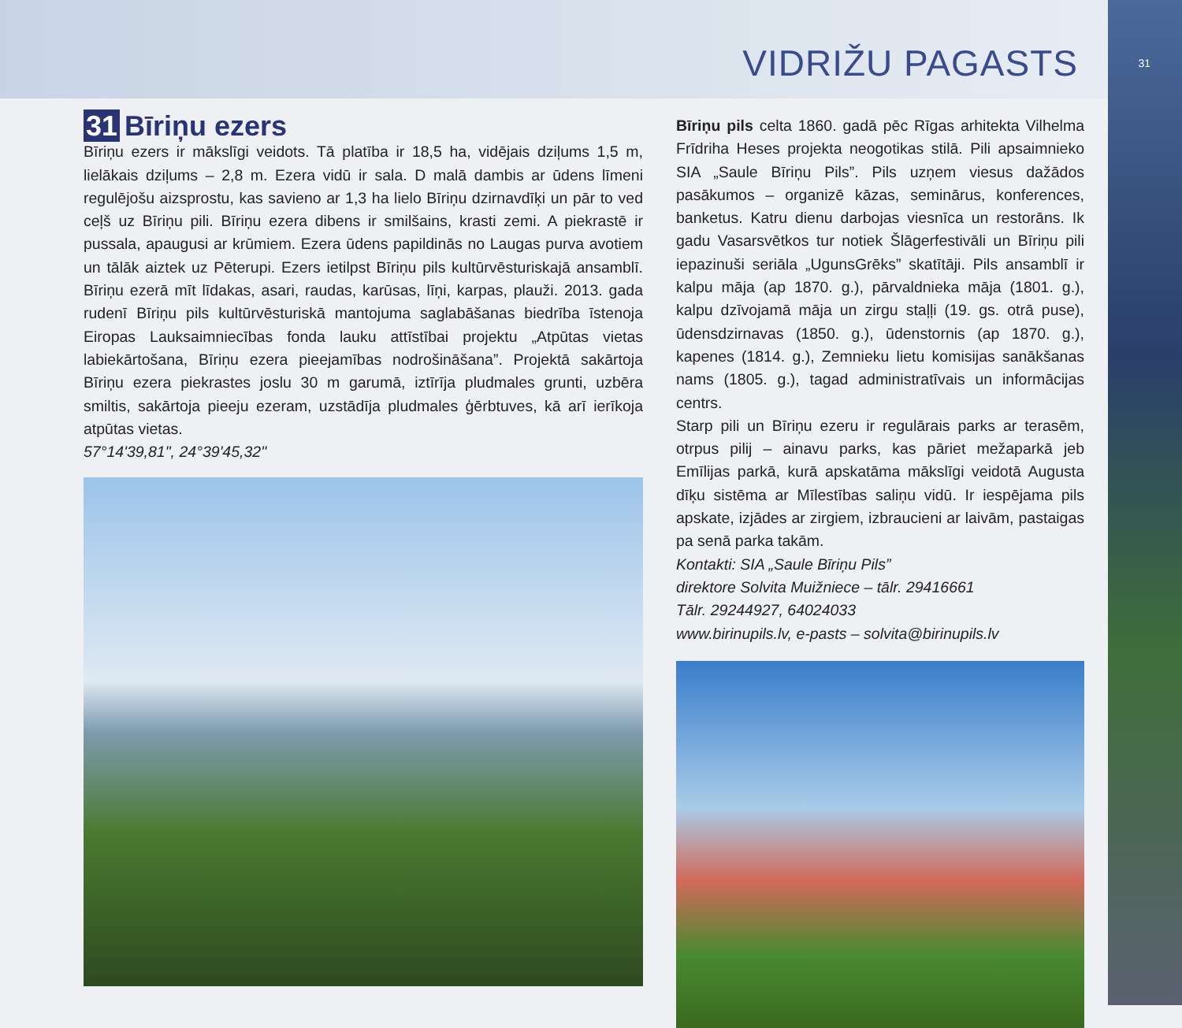VIDRIŽU PAGASTS
31
31 Bīriņu ezers
Bīriņu ezers ir mākslīgi veidots. Tā platība ir 18,5 ha, vidējais dziļums 1,5 m, lielākais dziļums – 2,8 m. Ezera vidū ir sala. D malā dambis ar ūdens līmeni regulējošu aizsprostu, kas savieno ar 1,3 ha lielo Bīriņu dzirnavdīķi un pār to ved ceļš uz Bīriņu pili. Bīriņu ezera dibens ir smilšains, krasti zemi. A piekrastē ir pussala, apaugusi ar krūmiem. Ezera ūdens papildinās no Laugas purva avotiem un tālāk aiztek uz Pēterupi. Ezers ietilpst Bīriņu pils kultūrvēsturiskajā ansamblī. Bīriņu ezerā mīt līdakas, asari, raudas, karūsas, līņi, karpas, plauži. 2013. gada rudenī Bīriņu pils kultūrvēsturiskā mantojuma saglabāšanas biedrība īstenoja Eiropas Lauksaimniecības fonda lauku attīstībai projektu „Atpūtas vietas labiekārtošana, Bīriņu ezera pieejamības nodrošināšana”. Projektā sakārtoja Bīriņu ezera piekrastes joslu 30 m garumā, iztīrīja pludmales grunti, uzbēra smiltis, sakārtoja pieeju ezeram, uzstādīja pludmales ģērbtuves, kā arī ierīkoja atpūtas vietas.
57°14'39,81", 24°39'45,32"
Bīriņu pils celta 1860. gadā pēc Rīgas arhitekta Vilhelma Frīdriha Heses projekta neogotikas stilā. Pili apsaimnieko SIA „Saule Bīriņu Pils”. Pils uzņem viesus dažādos pasākumos – organizē kāzas, seminārus, konferences, banketus. Katru dienu darbojas viesnīca un restorāns. Ik gadu Vasarsvētkos tur notiek Šlāgerfestivāli un Bīriņu pili iepazinuši seriāla „UgunsGrēks” skatītāji. Pils ansamblī ir kalpu māja (ap 1870. g.), pārvaldnieka māja (1801. g.), kalpu dzīvojamā māja un zirgu staļļi (19. gs. otrā puse), ūdensdzirnavas (1850. g.), ūdenstornis (ap 1870. g.), kapenes (1814. g.), Zemnieku lietu komisijas sanākšanas nams (1805. g.), tagad administratīvais un informācijas centrs.
Starp pili un Bīriņu ezeru ir regulārais parks ar terasēm, otrpus pilij – ainavu parks, kas pāriet mežaparkā jeb Emīlijas parkā, kurā apskatāma mākslīgi veidotā Augusta dīķu sistēma ar Mīlestības saliņu vidū. Ir iespējama pils apskate, izjādes ar zirgiem, izbraucieni ar laivām, pastaigas pa senā parka takām.
Kontakti: SIA „Saule Bīriņu Pils”
direktore Solvita Muižniece – tālr. 29416661
Tālr. 29244927, 64024033
www.birinupils.lv, e-pasts – solvita@birinupils.lv